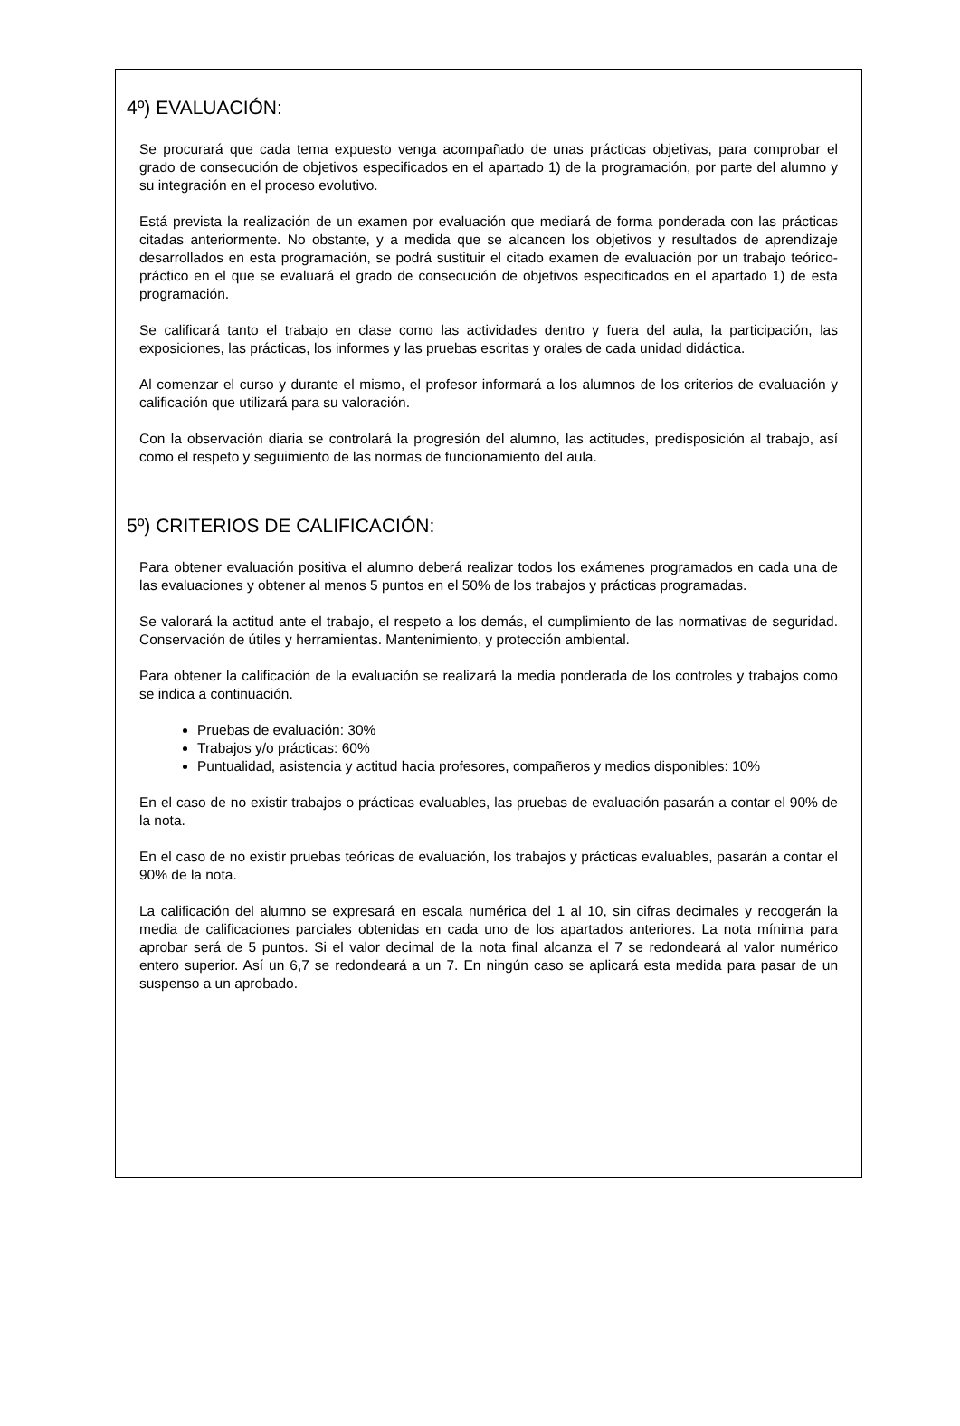4º) EVALUACIÓN:
Se procurará que cada tema expuesto venga acompañado de unas prácticas objetivas, para comprobar el grado de consecución de objetivos especificados en el apartado 1) de la programación, por parte del alumno y su integración en el proceso evolutivo.
Está prevista la realización de un examen por evaluación que mediará de forma ponderada con las prácticas citadas anteriormente. No obstante, y a medida que se alcancen los objetivos y resultados de aprendizaje desarrollados en esta programación, se podrá sustituir el citado examen de evaluación por un trabajo teórico-práctico en el que se evaluará el grado de consecución de objetivos especificados en el apartado 1) de esta programación.
Se calificará tanto el trabajo en clase como las actividades dentro y fuera del aula, la participación, las exposiciones, las prácticas, los informes y las pruebas escritas y orales de cada unidad didáctica.
Al comenzar el curso y durante el mismo, el profesor informará a los alumnos de los criterios de evaluación y calificación que utilizará para su valoración.
Con la observación diaria se controlará la progresión del alumno, las actitudes, predisposición al trabajo, así como el respeto y seguimiento de las normas de funcionamiento del aula.
5º) CRITERIOS DE CALIFICACIÓN:
Para obtener evaluación positiva el alumno deberá realizar todos los exámenes programados en cada una de las evaluaciones y obtener al menos 5 puntos en el 50% de los trabajos y prácticas programadas.
Se valorará la actitud ante el trabajo, el respeto a los demás, el cumplimiento de las normativas de seguridad. Conservación de útiles y herramientas. Mantenimiento, y protección ambiental.
Para obtener la calificación de la evaluación se realizará la media ponderada de los controles y trabajos como se indica a continuación.
Pruebas de evaluación: 30%
Trabajos y/o prácticas: 60%
Puntualidad, asistencia y actitud hacia profesores, compañeros y medios disponibles: 10%
En el caso de no existir trabajos o prácticas evaluables, las pruebas de evaluación pasarán a contar el 90% de la nota.
En el caso de no existir pruebas teóricas de evaluación, los trabajos y prácticas evaluables, pasarán a contar el 90% de la nota.
La calificación del alumno se expresará en escala numérica del 1 al 10, sin cifras decimales y recogerán la media de calificaciones parciales obtenidas en cada uno de los apartados anteriores. La nota mínima para aprobar será de 5 puntos. Si el valor decimal de la nota final alcanza el 7 se redondeará al valor numérico entero superior. Así un 6,7 se redondeará a un 7. En ningún caso se aplicará esta medida para pasar de un suspenso a un aprobado.